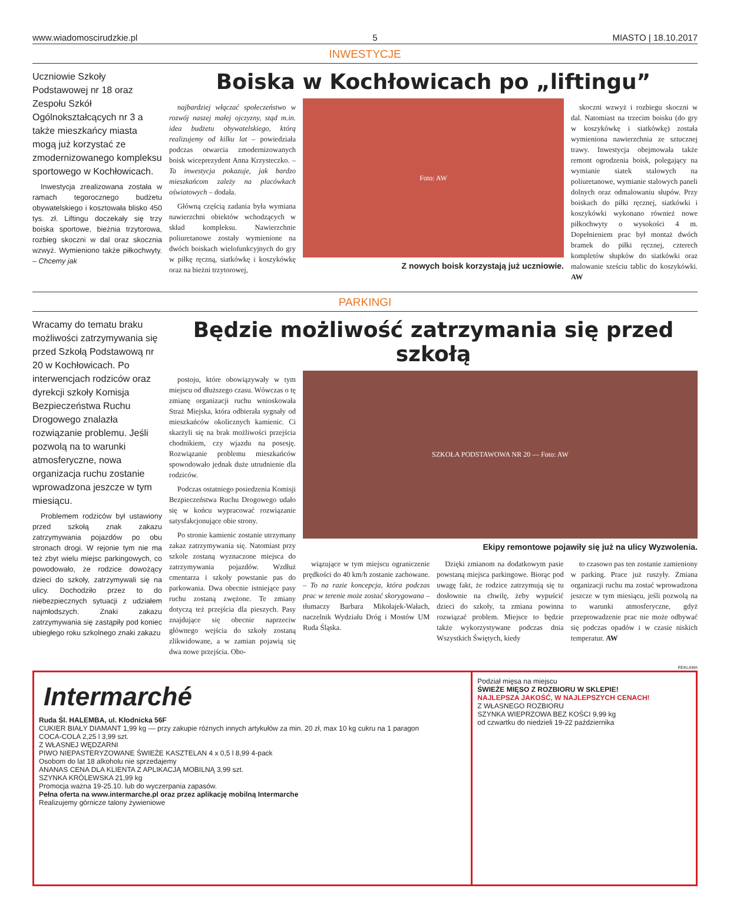www.wiadomoscirudzkie.pl 5 MIASTO | 18.10.2017
INWESTYCJE
Uczniowie Szkoły Podstawowej nr 18 oraz Zespołu Szkół Ogólnokształcących nr 3 a także mieszkańcy miasta mogą już korzystać ze zmodernizowanego kompleksu sportowego w Kochłowicach.
Inwestycja zrealizowana została w ramach tegorocznego budżetu obywatelskiego i kosztowała blisko 450 tys. zł. Liftingu doczekały się trzy boiska sportowe, bieżnia trzytorowa, rozbieg skoczni w dal oraz skocznia wzwyż. Wymieniono także piłkochwyty. – Chcemy jak
Boiska w Kochłowicach po „liftingu”
najbardziej włączać społeczeństwo w rozwój naszej małej ojczyzny, stąd m.in. idea budżetu obywatelskiego, którą realizujemy od kilku lat – powiedziała podczas otwarcia zmodernizowanych boisk wiceprezydent Anna Krzysteczko. – Ta inwestycja pokazuje, jak bardzo mieszkańcom zależy na placówkach oświatowych – dodała.
Główną częścią zadania była wymiana nawierzchni obiektów wchodzących w skład kompleksu. Nawierzchnie poliuretanowe zostały wymienione na dwóch boiskach wielofunkcyjnych do gry w piłkę ręczną, siatkówkę i koszykówkę oraz na bieżni trzytorowej,
Foto: AW
Z nowych boisk korzystają już uczniowie.
skoczni wzwyż i rozbiegu skoczni w dal. Natomiast na trzecim boisku (do gry w koszykówkę i siatkówkę) została wymieniona nawierzchnia ze sztucznej trawy. Inwestycja obejmowała także remont ogrodzenia boisk, polegający na wymianie siatek stalowych na poliuretanowe, wymianie stalowych paneli dolnych oraz odmalowaniu słupów. Przy boiskach do piłki ręcznej, siatkówki i koszykówki wykonano również nowe piłkochwyty o wysokości 4 m. Dopełnieniem prac był montaż dwóch bramek do piłki ręcznej, czterech kompletów słupków do siatkówki oraz malowanie sześciu tablic do koszykówki. AW
PARKINGI
Wracamy do tematu braku możliwości zatrzymywania się przed Szkołą Podstawową nr 20 w Kochłowicach. Po interwencjach rodziców oraz dyrekcji szkoły Komisja Bezpieczeństwa Ruchu Drogowego znalazła rozwiązanie problemu. Jeśli pozwolą na to warunki atmosferyczne, nowa organizacja ruchu zostanie wprowadzona jeszcze w tym miesiącu.
Problemem rodziców był ustawiony przed szkołą znak zakazu zatrzymywania pojazdów po obu stronach drogi. W rejonie tym nie ma też zbyt wielu miejsc parkingowych, co powodowało, że rodzice dowożący dzieci do szkoły, zatrzymywali się na ulicy. Dochodziło przez to do niebezpiecznych sytuacji z udziałem najmłodszych. Znaki zakazu zatrzymywania się zastąpiły pod koniec ubiegłego roku szkolnego znaki zakazu
Będzie możliwość zatrzymania się przed szkołą
postoju, które obowiązywały w tym miejscu od dłuższego czasu. Wówczas o tę zmianę organizacji ruchu wnioskowała Straż Miejska, która odbierała sygnały od mieszkańców okolicznych kamienic. Ci skarżyli się na brak możliwości przejścia chodnikiem, czy wjazdu na posesję. Rozwiązanie problemu mieszkańców spowodowało jednak duże utrudnienie dla rodziców.
Podczas ostatniego posiedzenia Komisji Bezpieczeństwa Ruchu Drogowego udało się w końcu wypracować rozwiązanie satysfakcjonujące obie strony.
Po stronie kamienic zostanie utrzymany zakaz zatrzymywania się. Natomiast przy szkole zostaną wyznaczone miejsca do zatrzymywania pojazdów. Wzdłuż cmentarza i szkoły powstanie pas do parkowania. Dwa obecnie istniejące pasy ruchu zostaną zwężone. Te zmiany dotyczą też przejścia dla pieszych. Pasy znajdujące się obecnie naprzeciw głównego wejścia do szkoły zostaną zlikwidowane, a w zamian pojawią się dwa nowe przejścia. Obo-
SZKOŁA PODSTAWOWA NR 20 — Foto: AW
Ekipy remontowe pojawiły się już na ulicy Wyzwolenia.
wiązujące w tym miejscu ograniczenie prędkości do 40 km/h zostanie zachowane. – To na razie koncepcja, która podczas prac w terenie może zostać skorygowana – tłumaczy Barbara Mikołajek-Wałach, naczelnik Wydziału Dróg i Mostów UM Ruda Śląska.
Dzięki zmianom na dodatkowym pasie powstaną miejsca parkingowe. Biorąc pod uwagę fakt, że rodzice zatrzymują się tu dosłownie na chwilę, żeby wypuścić dzieci do szkoły, ta zmiana powinna rozwiązać problem. Miejsce to będzie także wykorzystywane podczas dnia Wszystkich Świętych, kiedy
to czasowo pas ten zostanie zamieniony w parking. Prace już ruszyły. Zmiana organizacji ruchu ma zostać wprowadzona jeszcze w tym miesiącu, jeśli pozwolą na to warunki atmosferyczne, gdyż przeprowadzenie prac nie może odbywać się podczas opadów i w czasie niskich temperatur. AW
REKLAMA
Intermarché
Ruda Śl. HALEMBA, ul. Kłodnicka 56F
CUKIER BIAŁY DIAMANT 1,99 kg — przy zakupie różnych innych artykułów za min. 20 zł, max 10 kg cukru na 1 paragon
COCA-COLA 2,25 l 3,99 szt.
Z WŁASNEJ WĘDZARNI
PIWO NIEPASTERYZOWANE ŚWIEŻE KASZTELAN 4 x 0,5 l 8,99 4-pack
Osobom do lat 18 alkoholu nie sprzedajemy
ANANAS CENA DLA KLIENTA Z APLIKACJĄ MOBILNĄ 3,99 szt.
SZYNKA KRÓLEWSKA 21,99 kg
Promocja ważna 19-25.10. lub do wyczerpania zapasów.
Pełna oferta na www.intermarche.pl oraz przez aplikację mobilną Intermarche
Realizujemy górnicze talony żywieniowe
Podział mięsa na miejscu
ŚWIEŻE MIĘSO Z ROZBIORU W SKLEPIE!
NAJLEPSZA JAKOŚĆ, W NAJLEPSZYCH CENACH!
Z WŁASNEGO ROZBIORU
SZYNKA WIEPRZOWA BEZ KOŚCI 9,99 kg
od czwartku do niedzieli 19-22 października